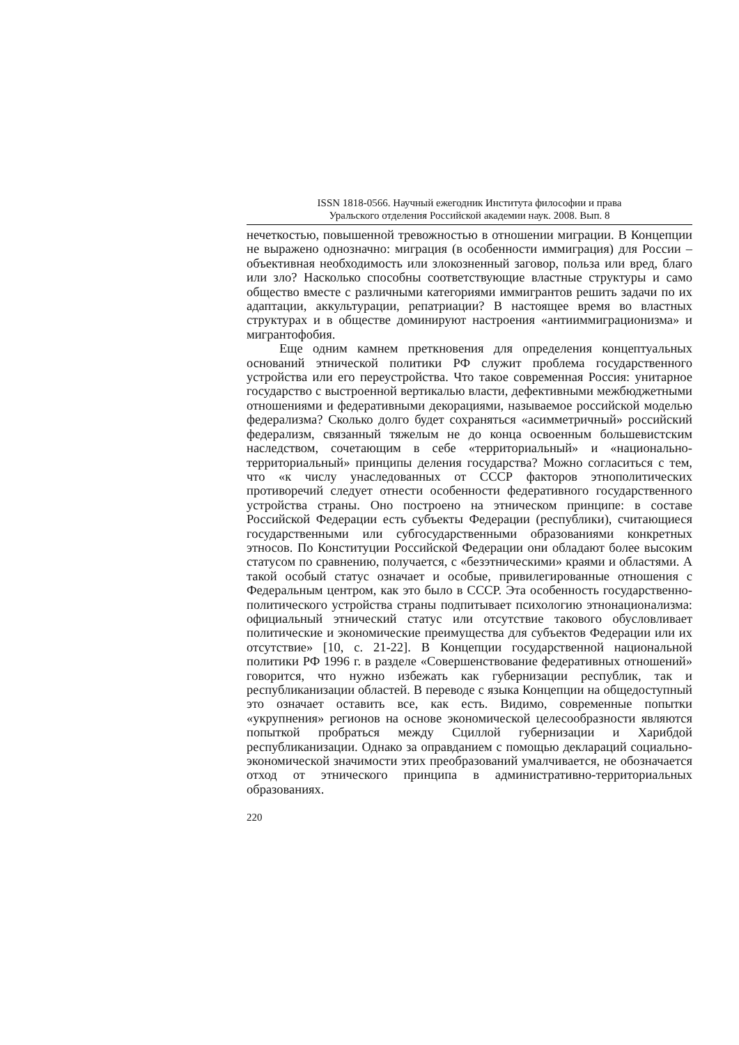ISSN 1818-0566. Научный ежегодник Института философии и права
Уральского отделения Российской академии наук. 2008. Вып. 8
нечеткостью, повышенной тревожностью в отношении миграции. В Концепции не выражено однозначно: миграция (в особенности иммиграция) для России – объективная необходимость или злокозненный заговор, польза или вред, благо или зло? Насколько способны соответствующие властные структуры и само общество вместе с различными категориями иммигрантов решить задачи по их адаптации, аккультурации, репатриации? В настоящее время во властных структурах и в обществе доминируют настроения «антииммиграционизма» и мигрантофобия.
Еще одним камнем преткновения для определения концептуальных оснований этнической политики РФ служит проблема государственного устройства или его переустройства. Что такое современная Россия: унитарное государство с выстроенной вертикалью власти, дефективными межбюджетными отношениями и федеративными декорациями, называемое российской моделью федерализма? Сколько долго будет сохраняться «асимметричный» российский федерализм, связанный тяжелым не до конца освоенным большевистским наследством, сочетающим в себе «территориальный» и «национально-территориальный» принципы деления государства? Можно согласиться с тем, что «к числу унаследованных от СССР факторов этнополитических противоречий следует отнести особенности федеративного государственного устройства страны. Оно построено на этническом принципе: в составе Российской Федерации есть субъекты Федерации (республики), считающиеся государственными или субгосударственными образованиями конкретных этносов. По Конституции Российской Федерации они обладают более высоким статусом по сравнению, получается, с «безэтническими» краями и областями. А такой особый статус означает и особые, привилегированные отношения с Федеральным центром, как это было в СССР. Эта особенность государственно-политического устройства страны подпитывает психологию этнонационализма: официальный этнический статус или отсутствие такового обусловливает политические и экономические преимущества для субъектов Федерации или их отсутствие» [10, с. 21-22]. В Концепции государственной национальной политики РФ 1996 г. в разделе «Совершенствование федеративных отношений» говорится, что нужно избежать как губернизации республик, так и республиканизации областей. В переводе с языка Концепции на общедоступный это означает оставить все, как есть. Видимо, современные попытки «укрупнения» регионов на основе экономической целесообразности являются попыткой пробраться между Сциллой губернизации и Харибдой республиканизации. Однако за оправданием с помощью деклараций социально-экономической значимости этих преобразований умалчивается, не обозначается отход от этнического принципа в административно-территориальных образованиях.
220